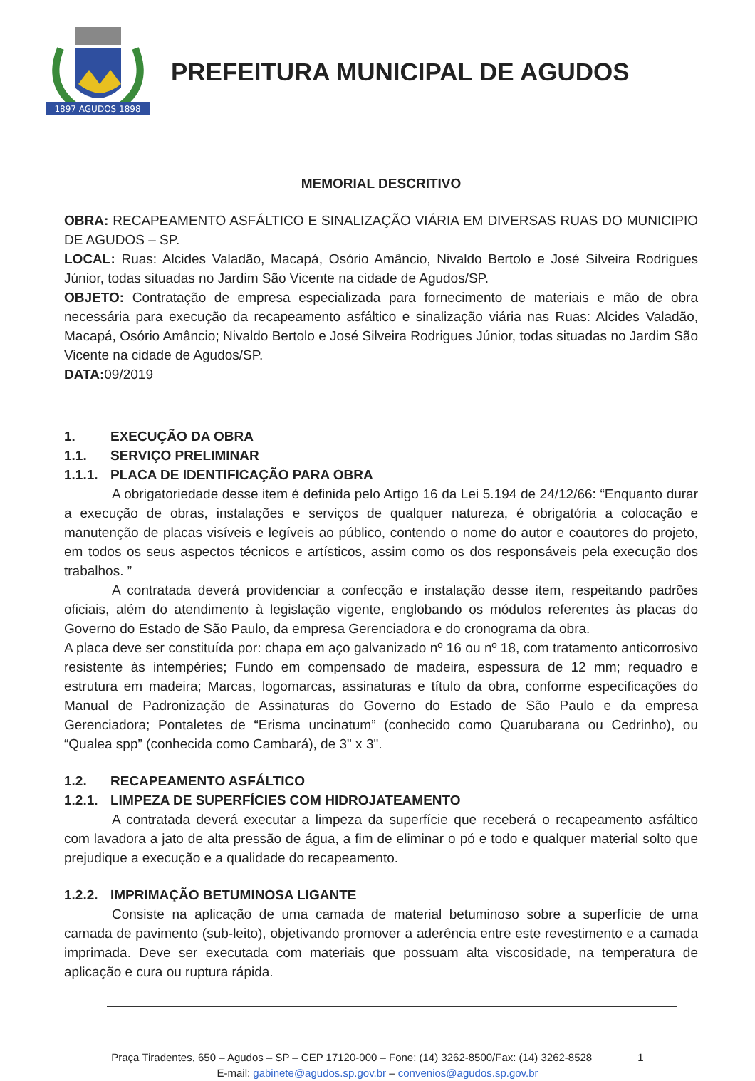1897 AGUDOS 1898
PREFEITURA MUNICIPAL DE AGUDOS
MEMORIAL DESCRITIVO
OBRA: RECAPEAMENTO ASFÁLTICO E SINALIZAÇÃO VIÁRIA EM DIVERSAS RUAS DO MUNICIPIO DE AGUDOS – SP.
LOCAL: Ruas: Alcides Valadão, Macapá, Osório Amâncio, Nivaldo Bertolo e José Silveira Rodrigues Júnior, todas situadas no Jardim São Vicente na cidade de Agudos/SP.
OBJETO: Contratação de empresa especializada para fornecimento de materiais e mão de obra necessária para execução da recapeamento asfáltico e sinalização viária nas Ruas: Alcides Valadão, Macapá, Osório Amâncio; Nivaldo Bertolo e José Silveira Rodrigues Júnior, todas situadas no Jardim São Vicente na cidade de Agudos/SP.
DATA: 09/2019
1. EXECUÇÃO DA OBRA
1.1. SERVIÇO PRELIMINAR
1.1.1. PLACA DE IDENTIFICAÇÃO PARA OBRA
A obrigatoriedade desse item é definida pelo Artigo 16 da Lei 5.194 de 24/12/66: “Enquanto durar a execução de obras, instalações e serviços de qualquer natureza, é obrigatória a colocação e manutenção de placas visíveis e legíveis ao público, contendo o nome do autor e coautores do projeto, em todos os seus aspectos técnicos e artísticos, assim como os dos responsáveis pela execução dos trabalhos. ”
A contratada deverá providenciar a confecção e instalação desse item, respeitando padrões oficiais, além do atendimento à legislação vigente, englobando os módulos referentes às placas do Governo do Estado de São Paulo, da empresa Gerenciadora e do cronograma da obra.
A placa deve ser constituída por: chapa em aço galvanizado nº 16 ou nº 18, com tratamento anticorrosivo resistente às intempéries; Fundo em compensado de madeira, espessura de 12 mm; requadro e estrutura em madeira; Marcas, logomarcas, assinaturas e título da obra, conforme especificações do Manual de Padronização de Assinaturas do Governo do Estado de São Paulo e da empresa Gerenciadora; Pontaletes de “Erisma uncinatum” (conhecido como Quarubarana ou Cedrinho), ou “Qualea spp” (conhecida como Cambará), de 3" x 3".
1.2. RECAPEAMENTO ASFÁLTICO
1.2.1. LIMPEZA DE SUPERFÍCIES COM HIDROJATEAMENTO
A contratada deverá executar a limpeza da superfície que receberá o recapeamento asfáltico com lavadora a jato de alta pressão de água, a fim de eliminar o pó e todo e qualquer material solto que prejudique a execução e a qualidade do recapeamento.
1.2.2. IMPRIMAÇÃO BETUMINOSA LIGANTE
Consiste na aplicação de uma camada de material betuminoso sobre a superfície de uma camada de pavimento (sub-leito), objetivando promover a aderência entre este revestimento e a camada imprimada. Deve ser executada com materiais que possuam alta viscosidade, na temperatura de aplicação e cura ou ruptura rápida.
Praça Tiradentes, 650 – Agudos – SP – CEP 17120-000 – Fone: (14) 3262-8500/Fax: (14) 3262-8528 1
E-mail: gabinete@agudos.sp.gov.br – convenios@agudos.sp.gov.br